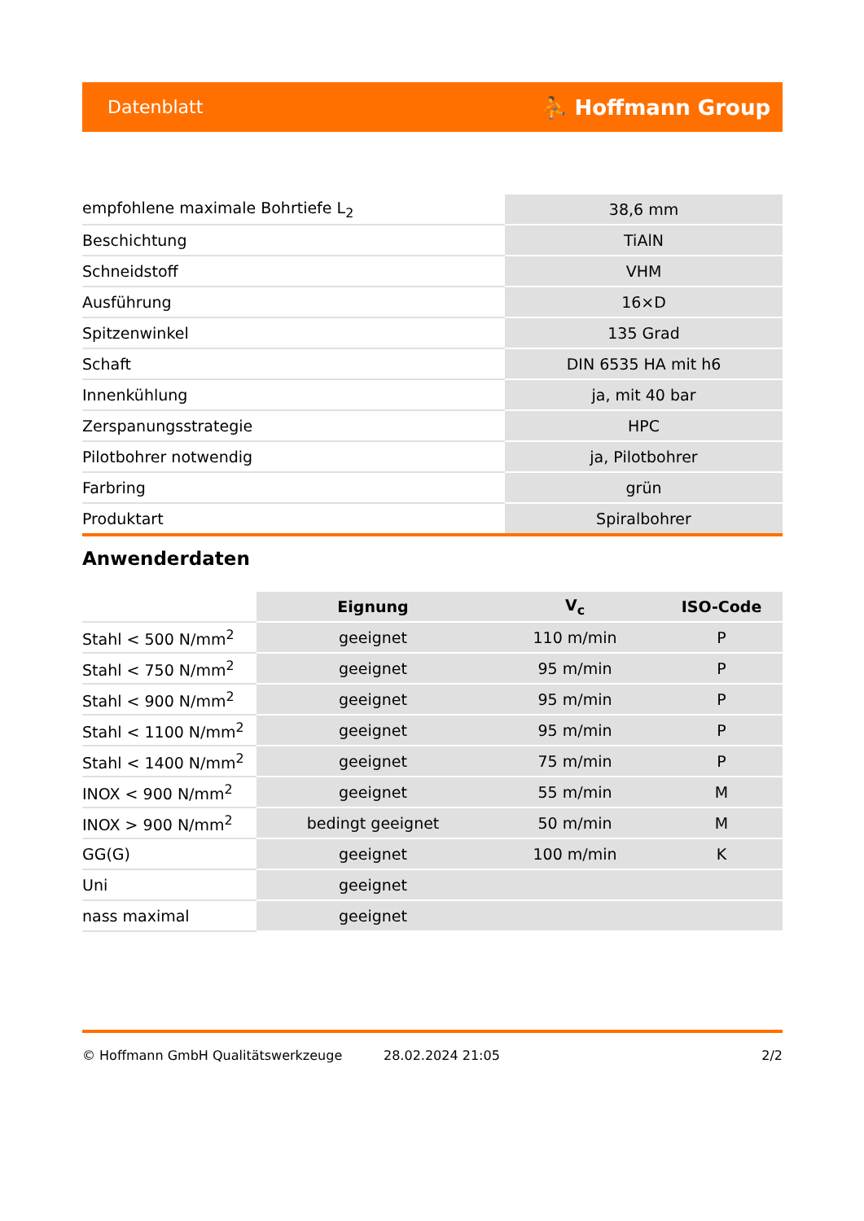Datenblatt ⛹ Hoffmann Group
| empfohlene maximale Bohrtiefe L<sub>2</sub> | 38,6 mm |
| Beschichtung | TiAlN |
| Schneidstoff | VHM |
| Ausführung | 16×D |
| Spitzenwinkel | 135 Grad |
| Schaft | DIN 6535 HA mit h6 |
| Innenkühlung | ja, mit 40 bar |
| Zerspanungsstrategie | HPC |
| Pilotbohrer notwendig | ja, Pilotbohrer |
| Farbring | grün |
| Produktart | Spiralbohrer |
Anwenderdaten
| | Eignung | V<sub>c</sub> | ISO-Code |
| --- | --- | --- | --- |
| Stahl < 500 N/mm<sup>2</sup> | geeignet | 110 m/min | P |
| Stahl < 750 N/mm<sup>2</sup> | geeignet | 95 m/min | P |
| Stahl < 900 N/mm<sup>2</sup> | geeignet | 95 m/min | P |
| Stahl < 1100 N/mm<sup>2</sup> | geeignet | 95 m/min | P |
| Stahl < 1400 N/mm<sup>2</sup> | geeignet | 75 m/min | P |
| INOX < 900 N/mm<sup>2</sup> | geeignet | 55 m/min | M |
| INOX > 900 N/mm<sup>2</sup> | bedingt geeignet | 50 m/min | M |
| GG(G) | geeignet | 100 m/min | K |
| Uni | geeignet | | |
| nass maximal | geeignet | | |
© Hoffmann GmbH Qualitätswerkzeuge 28.02.2024 21:05 2/2